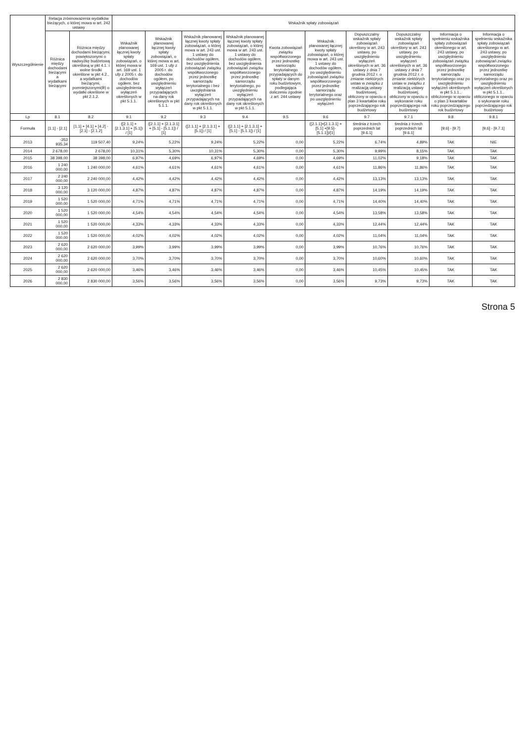| Wyszczególnienie | Relacja zrównoważenia wydatków bieżących, o której mowa w art. 242 ustawy | | Wskaźnik spłaty zobowiązań | | | | | | | | | |
| --- | --- | --- | --- | --- | --- | --- | --- | --- | --- | --- | --- | --- |
| | Różnica między dochodami bieżącymi a wydatkami bieżącymi | Różnica między dochodami bieżącymi, powiększonymi o nadwyżkę budżetową określoną w pkt 4.1. i wolne środki określone w pkt 4.2., a wydatkami bieżącymi, pomniejszonymi(B) o wydatki określone w pkt 2.1.2. | Wskaźnik planowanej łącznej kwoty spłaty zobowiązań, o której mowa w art. 169 ust. 1 ufp z 2005 r. do dochodów ogółem, bez uwzględnienia wyłączeń określonych w pkt 5.1.1. | Wskaźnik planowanej łącznej kwoty spłaty zobowiązań, o której mowa w art. 169 ust. 1 ufp z 2005 r. do dochodów ogółem, po uwzględnieniu wyłączeń przypadających na dany rok określonych w pkt 5.1.1. | Wskaźnik planowanej łącznej kwoty spłaty zobowiązań, o której mowa w art. 243 ust. 1 ustawy do dochodów ogółem, bez uwzględnienia zobowiązań związku współtworzonego przez jednostkę samorządu terytorialnego i bez uwzględniania wyłączeń przypadających na dany rok określonych w pkt 5.1.1. | Wskaźnik planowanej łącznej kwoty spłaty zobowiązań, o której mowa w art. 243 ust. 1 ustawy do dochodów ogółem, bez uwzględnienia zobowiązań związku współtworzonego przez jednostkę samorządu terytorialnego, po uwzględnieniu wyłączeń przypadających na dany rok określonych w pkt 5.1.1. | Kwota zobowiązań związku współtworzonego przez jednostkę samorządu terytorialnego przypadających do spłaty w danym roku budżetowym, podlegająca doliczeniu zgodnie z art. 244 ustawy | Wskaźnik planowanej łącznej kwoty spłaty zobowiązań, o której mowa w art. 243 ust. 1 ustawy do dochodów ogółem, po uwzględnieniu zobowiązań związku współtworzonego przez jednostkę samorządu terytorialnego oraz po uwzględnieniu wyłączeń | Dopuszczalny wskaźnik spłaty zobowiązań określony w art. 243 ustawy, po uwzględnieniu wyłączeń określonych w art. 36 ustawy z dnia 7 grudnia 2012 r. o zmianie niektórych ustaw w związku z realizacją ustawy budżetowej, obliczony w oparciu o plan 3 kwartałów roku poprzedzającego rok budżetowy | Dopuszczalny wskaźnik spłaty zobowiązań określony w art. 243 ustawy, po uwzględnieniu wyłączeń określonych w art. 36 ustawy z dnia 7 grudnia 2012 r. o zmianie niektórych ustaw w związku z realizacją ustawy budżetowej, obliczony w oparciu o wykonanie roku poprzedzającego rok budżetowy | Informacja o spełnieniu wskaźnika spłaty zobowiązań określonego w art. 243 ustawy, po uwzględnieniu zobowiązań związku współtworzonego przez jednostkę samorządu terytorialnego oraz po uwzględnieniu wyłączeń określonych w pkt 5.1.1., obliczonego w oparciu o plan 3 kwartałów roku poprzedzającego rok budżetowy | Informacja o spełnieniu wskaźnika spłaty zobowiązań określonego w art. 243 ustawy, po uwzględnieniu zobowiązań związku współtworzonego przez jednostkę samorządu terytorialnego oraz po uwzględnieniu wyłączeń określonych w pkt 5.1.1., obliczonego w oparciu o wykonanie roku poprzedzającego rok budżetowy |
| Lp | 8.1 | 8.2 | 9.1 | 9.2 | 9.3 | 9.4 | 9.5 | 9.6 | 9.7 | 9.7.1 | 9.8 | 9.8.1 |
| Formuła | [1.1] - [2.1] | [1.1] + [4.1] + [4.2] - [2.1] - [2.1.2] | ([2.1.1] + [2.1.3.1] + [5.1]) / [1] | ([2.1.1] + [2.1.3.1] + [5.1] - [5.1.1]) / [1] | ([2.1.1] + [2.1.3.1] + [5.1]) / [1] | ([2.1.1] + [2.1.3.1] + [5.1] - [5.1.1]) / [1] | | ([2.1.1]+[2.1.3.1] + [5.1] +[9.5]-[5.1.1])/[1] | średnia z trzech poprzednich lat [9.6.1] | średnia z trzech poprzednich lat [9.6.1] | [9.6] - [9.7] | [9.6] - [9.7.1] |
| 2013 | -353 935,34 | 119 507,40 | 9,24% | 5,22% | 9,24% | 5,22% | 0,00 | 5,22% | 6,74% | 4,89% | TAK | NIE |
| 2014 | 2 678,00 | 2 678,00 | 10,31% | 5,30% | 10,31% | 5,30% | 0,00 | 5,30% | 9,99% | 8,15% | TAK | TAK |
| 2015 | 38 398,00 | 38 398,00 | 6,97% | 4,69% | 6,97% | 4,69% | 0,00 | 4,69% | 11,02% | 9,18% | TAK | TAK |
| 2016 | 1 240 000,00 | 1 240 000,00 | 4,61% | 4,61% | 4,61% | 4,61% | 0,00 | 4,61% | 11,86% | 11,86% | TAK | TAK |
| 2017 | 2 240 000,00 | 2 240 000,00 | 4,42% | 4,42% | 4,42% | 4,42% | 0,00 | 4,42% | 13,13% | 13,13% | TAK | TAK |
| 2018 | 3 120 000,00 | 3 120 000,00 | 4,87% | 4,87% | 4,87% | 4,87% | 0,00 | 4,87% | 14,19% | 14,19% | TAK | TAK |
| 2019 | 1 520 000,00 | 1 520 000,00 | 4,71% | 4,71% | 4,71% | 4,71% | 0,00 | 4,71% | 14,40% | 14,40% | TAK | TAK |
| 2020 | 1 520 000,00 | 1 520 000,00 | 4,54% | 4,54% | 4,54% | 4,54% | 0,00 | 4,54% | 13,58% | 13,58% | TAK | TAK |
| 2021 | 1 520 000,00 | 1 520 000,00 | 4,33% | 4,33% | 4,33% | 4,33% | 0,00 | 4,33% | 12,44% | 12,44% | TAK | TAK |
| 2022 | 1 520 000,00 | 1 520 000,00 | 4,02% | 4,02% | 4,02% | 4,02% | 0,00 | 4,02% | 11,04% | 11,04% | TAK | TAK |
| 2023 | 2 620 000,00 | 2 620 000,00 | 3,99% | 3,99% | 3,99% | 3,99% | 0,00 | 3,99% | 10,76% | 10,76% | TAK | TAK |
| 2024 | 2 620 000,00 | 2 620 000,00 | 3,70% | 3,70% | 3,70% | 3,70% | 0,00 | 3,70% | 10,60% | 10,60% | TAK | TAK |
| 2025 | 2 620 000,00 | 2 620 000,00 | 3,46% | 3,46% | 3,46% | 3,46% | 0,00 | 3,46% | 10,45% | 10,45% | TAK | TAK |
| 2026 | 2 830 000,00 | 2 830 000,00 | 3,56% | 3,56% | 3,56% | 3,56% | 0,00 | 3,56% | 9,73% | 9,73% | TAK | TAK |
Strona 5